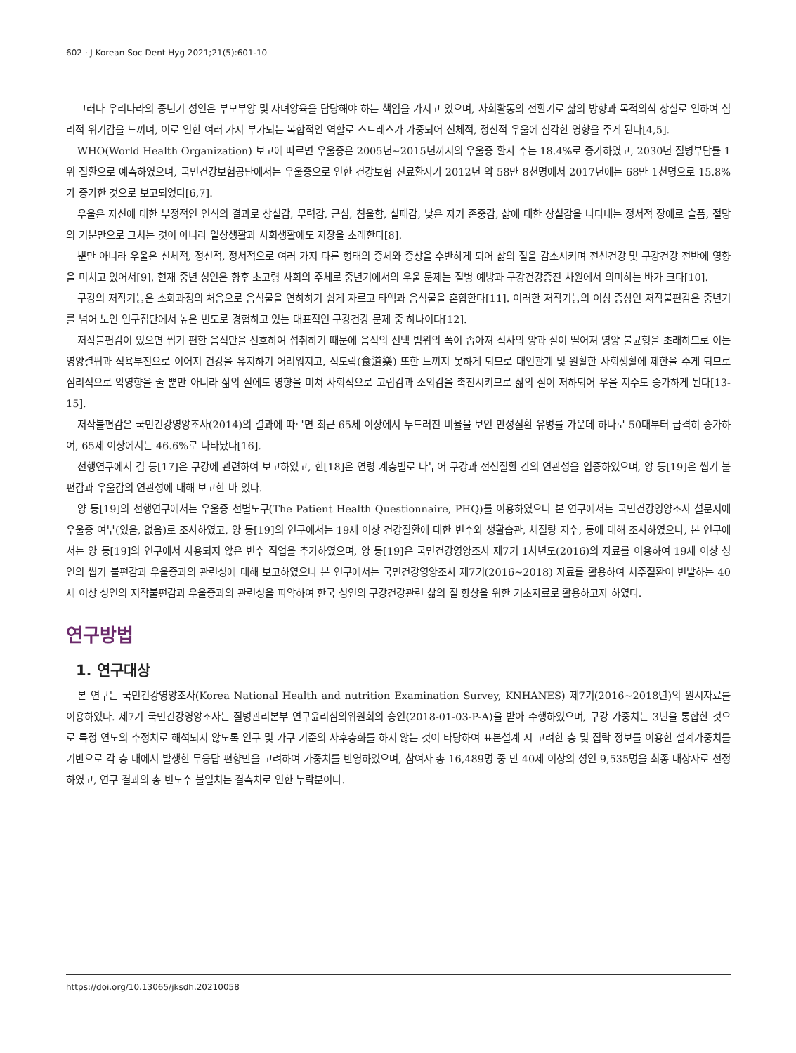602 · J Korean Soc Dent Hyg 2021;21(5):601-10
그러나 우리나라의 중년기 성인은 부모부양 및 자녀양육을 담당해야 하는 책임을 가지고 있으며, 사회활동의 전환기로 삶의 방향과 목적의식 상실로 인하여 심리적 위기감을 느끼며, 이로 인한 여러 가지 부가되는 복합적인 역할로 스트레스가 가중되어 신체적, 정신적 우울에 심각한 영향을 주게 된다[4,5].
WHO(World Health Organization) 보고에 따르면 우울증은 2005년~2015년까지의 우울증 환자 수는 18.4%로 증가하였고, 2030년 질병부담률 1위 질환으로 예측하였으며, 국민건강보험공단에서는 우울증으로 인한 건강보험 진료환자가 2012년 약 58만 8천명에서 2017년에는 68만 1천명으로 15.8%가 증가한 것으로 보고되었다[6,7].
우울은 자신에 대한 부정적인 인식의 결과로 상실감, 무력감, 근심, 침울함, 실패감, 낮은 자기 존중감, 삶에 대한 상실감을 나타내는 정서적 장애로 슬픔, 절망의 기분만으로 그치는 것이 아니라 일상생활과 사회생활에도 지장을 초래한다[8].
뿐만 아니라 우울은 신체적, 정신적, 정서적으로 여러 가지 다른 형태의 증세와 증상을 수반하게 되어 삶의 질을 감소시키며 전신건강 및 구강건강 전반에 영향을 미치고 있어서[9], 현재 중년 성인은 향후 초고령 사회의 주체로 중년기에서의 우울 문제는 질병 예방과 구강건강증진 차원에서 의미하는 바가 크다[10].
구강의 저작기능은 소화과정의 처음으로 음식물을 연하하기 쉽게 자르고 타액과 음식물을 혼합한다[11]. 이러한 저작기능의 이상 증상인 저작불편감은 중년기를 넘어 노인 인구집단에서 높은 빈도로 경험하고 있는 대표적인 구강건강 문제 중 하나이다[12].
저작불편감이 있으면 씹기 편한 음식만을 선호하여 섭취하기 때문에 음식의 선택 범위의 폭이 좁아져 식사의 양과 질이 떨어져 영양 불균형을 초래하므로 이는 영양결핍과 식욕부진으로 이어져 건강을 유지하기 어려워지고, 식도락(食道樂) 또한 느끼지 못하게 되므로 대인관계 및 원활한 사회생활에 제한을 주게 되므로 심리적으로 악영향을 줄 뿐만 아니라 삶의 질에도 영향을 미쳐 사회적으로 고립감과 소외감을 촉진시키므로 삶의 질이 저하되어 우울 지수도 증가하게 된다[13-15].
저작불편감은 국민건강영양조사(2014)의 결과에 따르면 최근 65세 이상에서 두드러진 비율을 보인 만성질환 유병률 가운데 하나로 50대부터 급격히 증가하여, 65세 이상에서는 46.6%로 나타났다[16].
선행연구에서 김 등[17]은 구강에 관련하여 보고하였고, 한[18]은 연령 계층별로 나누어 구강과 전신질환 간의 연관성을 입증하였으며, 양 등[19]은 씹기 불편감과 우울감의 연관성에 대해 보고한 바 있다.
양 등[19]의 선행연구에서는 우울증 선별도구(The Patient Health Questionnaire, PHQ)를 이용하였으나 본 연구에서는 국민건강영양조사 설문지에 우울증 여부(있음, 없음)로 조사하였고, 양 등[19]의 연구에서는 19세 이상 건강질환에 대한 변수와 생활습관, 체질량 지수, 등에 대해 조사하였으나, 본 연구에서는 양 등[19]의 연구에서 사용되지 않은 변수 직업을 추가하였으며, 양 등[19]은 국민건강영양조사 제7기 1차년도(2016)의 자료를 이용하여 19세 이상 성인의 씹기 불편감과 우울증과의 관련성에 대해 보고하였으나 본 연구에서는 국민건강영양조사 제7기(2016~2018) 자료를 활용하여 치주질환이 빈발하는 40세 이상 성인의 저작불편감과 우울증과의 관련성을 파악하여 한국 성인의 구강건강관련 삶의 질 향상을 위한 기초자료로 활용하고자 하였다.
연구방법
1. 연구대상
본 연구는 국민건강영양조사(Korea National Health and nutrition Examination Survey, KNHANES) 제7기(2016~2018년)의 원시자료를 이용하였다. 제7기 국민건강영양조사는 질병관리본부 연구윤리심의위원회의 승인(2018-01-03-P-A)을 받아 수행하였으며, 구강 가중치는 3년을 통합한 것으로 특정 연도의 추정치로 해석되지 않도록 인구 및 가구 기준의 사후층화를 하지 않는 것이 타당하여 표본설계 시 고려한 층 및 집락 정보를 이용한 설계가중치를 기반으로 각 층 내에서 발생한 무응답 편향만을 고려하여 가중치를 반영하였으며, 참여자 총 16,489명 중 만 40세 이상의 성인 9,535명을 최종 대상자로 선정하였고, 연구 결과의 총 빈도수 불일치는 결측치로 인한 누락분이다.
https://doi.org/10.13065/jksdh.20210058